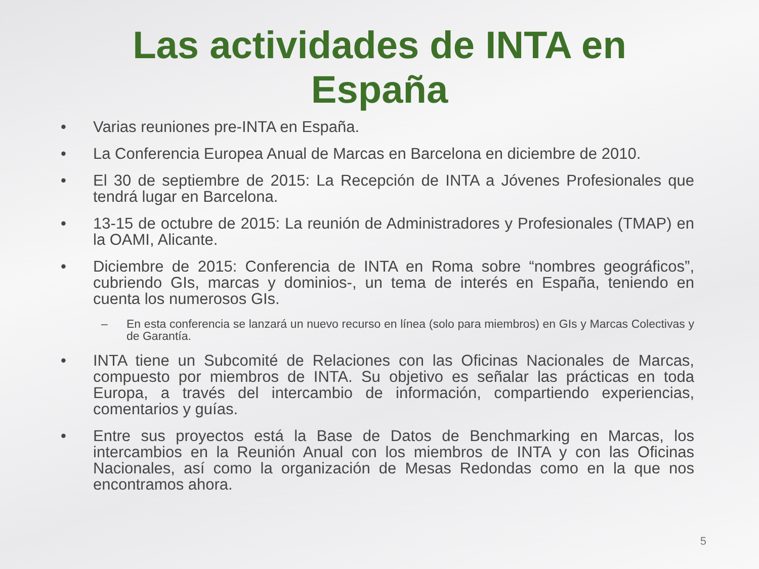Las actividades de INTA en
España
• Varias reuniones pre-INTA en España.
• La Conferencia Europea Anual de Marcas en Barcelona en diciembre de 2010.
• El 30 de septiembre de 2015: La Recepción de INTA a Jóvenes Profesionales que tendrá lugar en Barcelona.
• 13-15 de octubre de 2015: La reunión de Administradores y Profesionales (TMAP) en la OAMI, Alicante.
• Diciembre de 2015: Conferencia de INTA en Roma sobre “nombres geográficos”, cubriendo GIs, marcas y dominios-, un tema de interés en España, teniendo en cuenta los numerosos GIs.
– En esta conferencia se lanzará un nuevo recurso en línea (solo para miembros) en GIs y Marcas Colectivas y de Garantía.
• INTA tiene un Subcomité de Relaciones con las Oficinas Nacionales de Marcas, compuesto por miembros de INTA. Su objetivo es señalar las prácticas en toda Europa, a través del intercambio de información, compartiendo experiencias, comentarios y guías.
• Entre sus proyectos está la Base de Datos de Benchmarking en Marcas, los intercambios en la Reunión Anual con los miembros de INTA y con las Oficinas Nacionales, así como la organización de Mesas Redondas como en la que nos encontramos ahora.
5